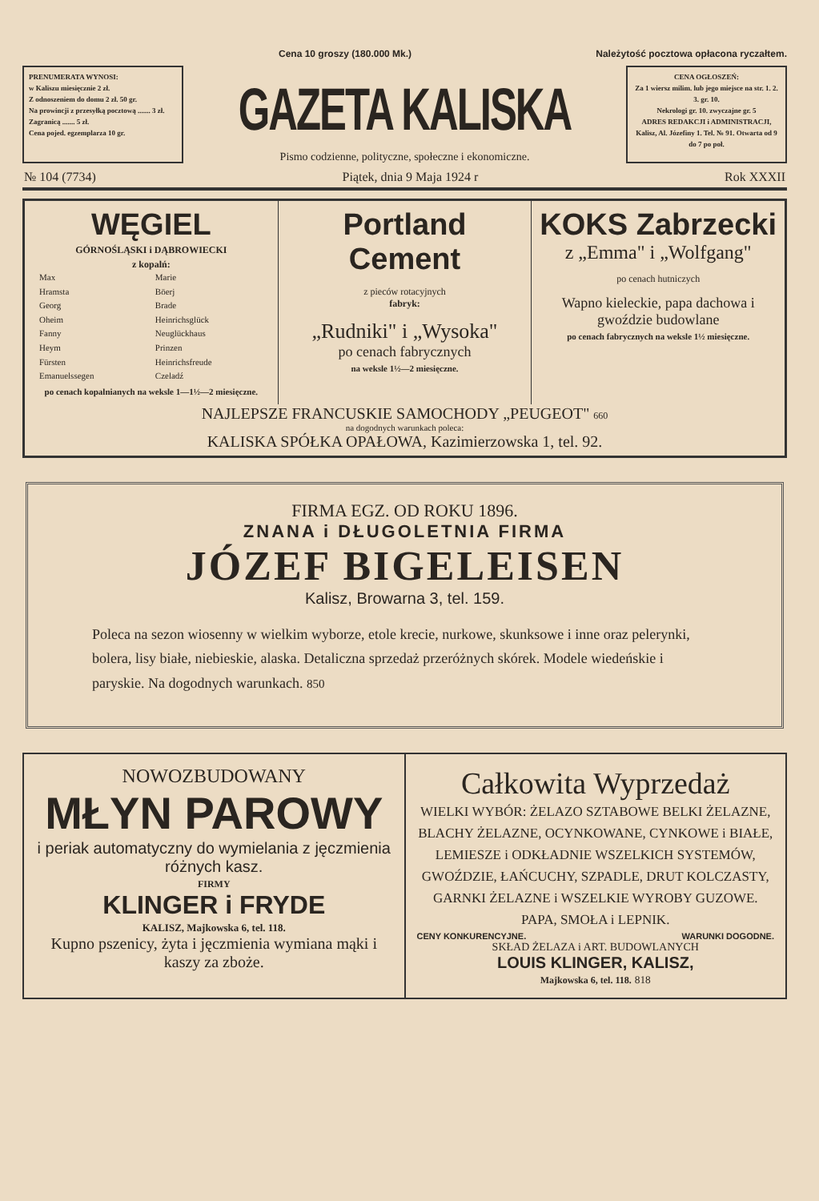Cena 10 groszy (180.000 Mk.) Należytość pocztowa opłacona ryczałtem.
PRENUMERATA WYNOSI:
w Kaliszu miesięcznie 2 zł.
Z odnoszeniem do domu 2 zł. 50 gr.
Na prowincji z przesyłką pocztową ....... 3 zł.
Zagranicą ....... 5 zł.
Cena pojed. egzemplarza 10 gr.
GAZETA KALISKA
Pismo codzienne, polityczne, społeczne i ekonomiczne.
CENA OGŁOSZEŃ:
Za 1 wiersz milim. lub jego miejsce na str. 1. 2. 3. gr. 10.
Nekrologi gr. 10. zwyczajne gr. 5
ADRES REDAKCJI i ADMINISTRACJI, Kalisz, Al. Józefiny 1. Tel. № 91. Otwarta od 9 do 7 po poł.
№ 104 (7734) Piątek, dnia 9 Maja 1924 r Rok XXXII
WĘGIEL
GÓRNOŚLĄSKI i DĄBROWIECKI
z kopalń:
Max Marie Hramsta Böerj Georg Brade Oheim Heinrichsglück Fanny Neuglückhaus Heym Prinzen Fürsten Heinrichsfreude Emanuelssegen Czeladź
po cenach kopalnianych na weksle 1—1½—2 miesięczne.
Portland Cement
z pieców rotacyjnych
fabryk:
„Rudniki" i „Wysoka"
po cenach fabrycznych
na weksle 1½—2 miesięczne.
KOKS Zabrzecki
z „Emma" i „Wolfgang"
po cenach hutniczych
Wapno kieleckie, papa dachowa i gwoździe budowlane
po cenach fabrycznych na weksle 1½ miesięczne.
NAJLEPSZE FRANCUSKIE SAMOCHODY „PEUGEOT" 660
na dogodnych warunkach poleca:
KALISKA SPÓŁKA OPAŁOWA, Kazimierzowska 1, tel. 92.
FIRMA EGZ. OD ROKU 1896.
ZNANA i DŁUGOLETNIA FIRMA
JÓZEF BIGELEISEN
Kalisz, Browarna 3, tel. 159.
Poleca na sezon wiosenny w wielkim wyborze, etole krecie, nurkowe, skunksowe i inne oraz pelerynki, bolera, lisy białe, niebieskie, alaska. Detaliczna sprzedaż przeróżnych skórek. Modele wiedeńskie i paryskie. Na dogodnych warunkach. 850
NOWOZBUDOWANY
MŁYN PAROWY
i periak automatyczny do wymielania z jęczmienia różnych kasz.
FIRMY
KLINGER i FRYDE
KALISZ, Majkowska 6, tel. 118.
Kupno pszenicy, żyta i jęczmienia wymiana mąki i kaszy za zboże.
Całkowita Wyprzedaż
WIELKI WYBÓR: ŻELAZO SZTABOWE BELKI ŻELAZNE, BLACHY ŻELAZNE, OCYNKOWANE, CYNKOWE i BIAŁE, LEMIESZE i ODKŁADNIE WSZELKICH SYSTEMÓW, GWOŹDZIE, ŁAŃCUCHY, SZPADLE, DRUT KOLCZASTY, GARNKI ŻELAZNE i WSZELKIE WYROBY GUZOWE. PAPA, SMOŁA i LEPNIK.
CENY KONKURENCYJNE. WARUNKI DOGODNE.
SKŁAD ŻELAZA i ART. BUDOWLANYCH
LOUIS KLINGER, KALISZ,
Majkowska 6, tel. 118. 818